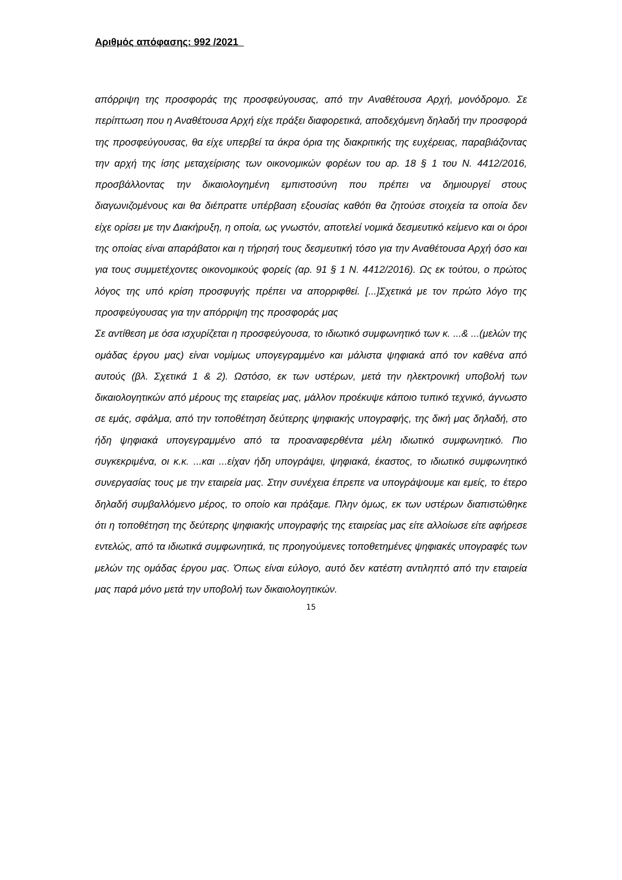Αριθμός απόφασης: 992 /2021
απόρριψη της προσφοράς της προσφεύγουσας, από την Αναθέτουσα Αρχή, μονόδρομο. Σε περίπτωση που η Αναθέτουσα Αρχή είχε πράξει διαφορετικά, αποδεχόμενη δηλαδή την προσφορά της προσφεύγουσας, θα είχε υπερβεί τα άκρα όρια της διακριτικής της ευχέρειας, παραβιάζοντας την αρχή της ίσης μεταχείρισης των οικονομικών φορέων του αρ. 18 § 1 του Ν. 4412/2016, προσβάλλοντας την δικαιολογημένη εμπιστοσύνη που πρέπει να δημιουργεί στους διαγωνιζομένους και θα διέπραττε υπέρβαση εξουσίας καθότι θα ζητούσε στοιχεία τα οποία δεν είχε ορίσει με την Διακήρυξη, η οποία, ως γνωστόν, αποτελεί νομικά δεσμευτικό κείμενο και οι όροι της οποίας είναι απαράβατοι και η τήρησή τους δεσμευτική τόσο για την Αναθέτουσα Αρχή όσο και για τους συμμετέχοντες οικονομικούς φορείς (αρ. 91 § 1 Ν. 4412/2016). Ως εκ τούτου, ο πρώτος λόγος της υπό κρίση προσφυγής πρέπει να απορριφθεί. [...]Σχετικά με τον πρώτο λόγο της προσφεύγουσας για την απόρριψη της προσφοράς μας
Σε αντίθεση με όσα ισχυρίζεται η προσφεύγουσα, το ιδιωτικό συμφωνητικό των κ. ...& ...(μελών της ομάδας έργου μας) είναι νομίμως υπογεγραμμένο και μάλιστα ψηφιακά από τον καθένα από αυτούς (βλ. Σχετικά 1 & 2). Ωστόσο, εκ των υστέρων, μετά την ηλεκτρονική υποβολή των δικαιολογητικών από μέρους της εταιρείας μας, μάλλον προέκυψε κάποιο τυπικό τεχνικό, άγνωστο σε εμάς, σφάλμα, από την τοποθέτηση δεύτερης ψηφιακής υπογραφής, της δική μας δηλαδή, στο ήδη ψηφιακά υπογεγραμμένο από τα προαναφερθέντα μέλη ιδιωτικό συμφωνητικό. Πιο συγκεκριμένα, οι κ.κ. ...και ...είχαν ήδη υπογράψει, ψηφιακά, έκαστος, το ιδιωτικό συμφωνητικό συνεργασίας τους με την εταιρεία μας. Στην συνέχεια έπρεπε να υπογράψουμε και εμείς, το έτερο δηλαδή συμβαλλόμενο μέρος, το οποίο και πράξαμε. Πλην όμως, εκ των υστέρων διαπιστώθηκε ότι η τοποθέτηση της δεύτερης ψηφιακής υπογραφής της εταιρείας μας είτε αλλοίωσε είτε αφήρεσε εντελώς, από τα ιδιωτικά συμφωνητικά, τις προηγούμενες τοποθετημένες ψηφιακές υπογραφές των μελών της ομάδας έργου μας. Όπως είναι εύλογο, αυτό δεν κατέστη αντιληπτό από την εταιρεία μας παρά μόνο μετά την υποβολή των δικαιολογητικών.
15